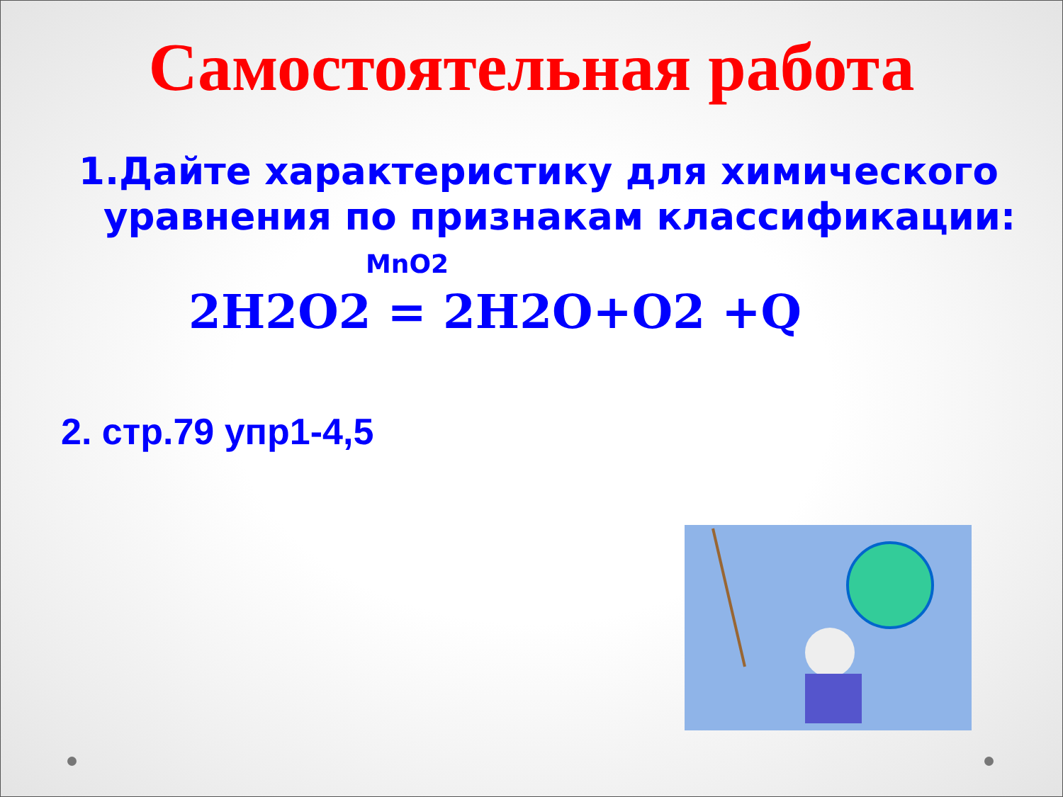Самостоятельная работа
1.Дайте характеристику для химического
уравнения по признакам классификации:
MnO2
2H2O2 = 2H2O+O2 +Q
2. стр.79 упр1-4,5